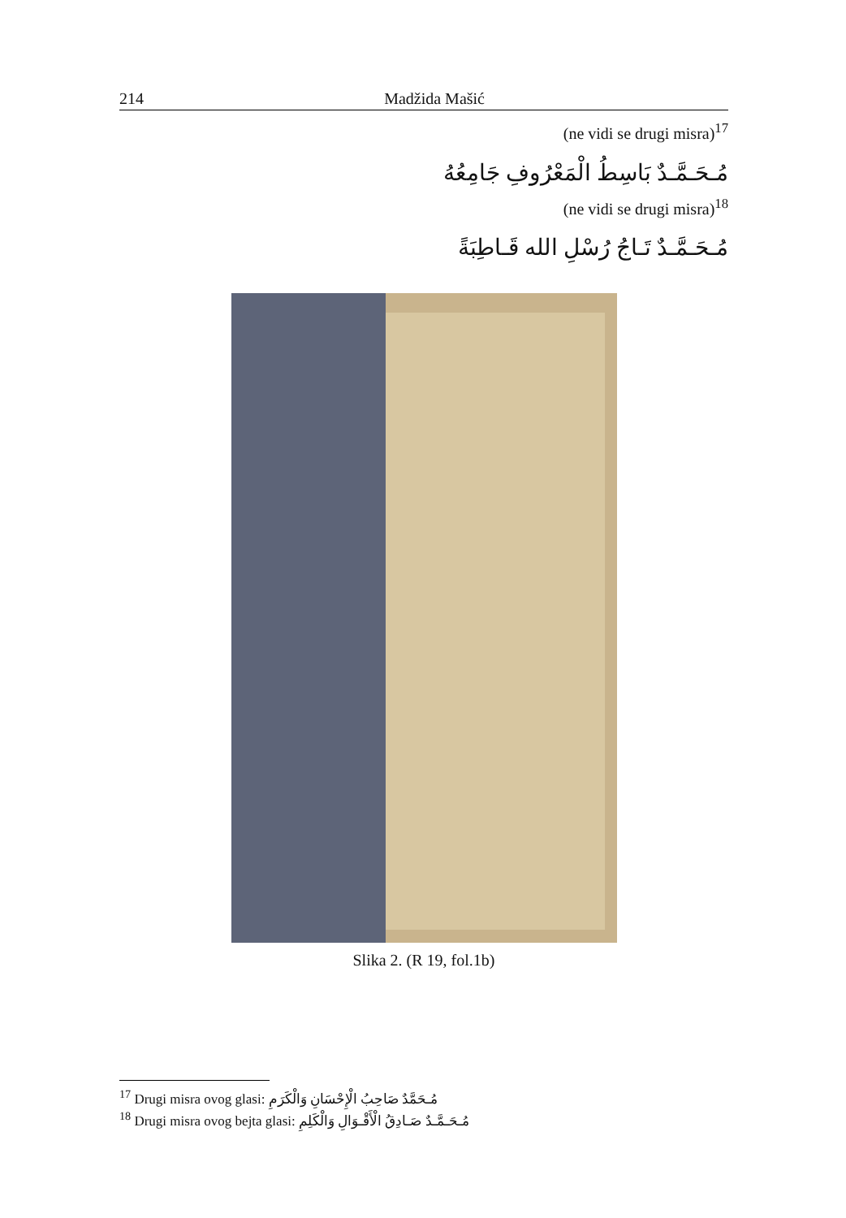214 Madžida Mašić
(ne vidi se drugi misra)<sup>17</sup>
مُـحَـمَّـدٌ بَاسِطُ الْمَعْرُوفِ جَامِعُهُ
(ne vidi se drugi misra)<sup>18</sup>
مُـحَـمَّـدٌ تَـاجُ رُسْلِ الله قَـاطِبَةً
Slika 2. (R 19, fol.1b)
<sup>17</sup> Drugi misra ovog glasi: مُـحَمَّدٌ صَاحِبُ الْإِحْسَانِ وَالْكَرَمِ
<sup>18</sup> Drugi misra ovog bejta glasi: مُـحَـمَّـدٌ صَـادِقُ الْأَقْـوَالِ وَالْكَلِمِ